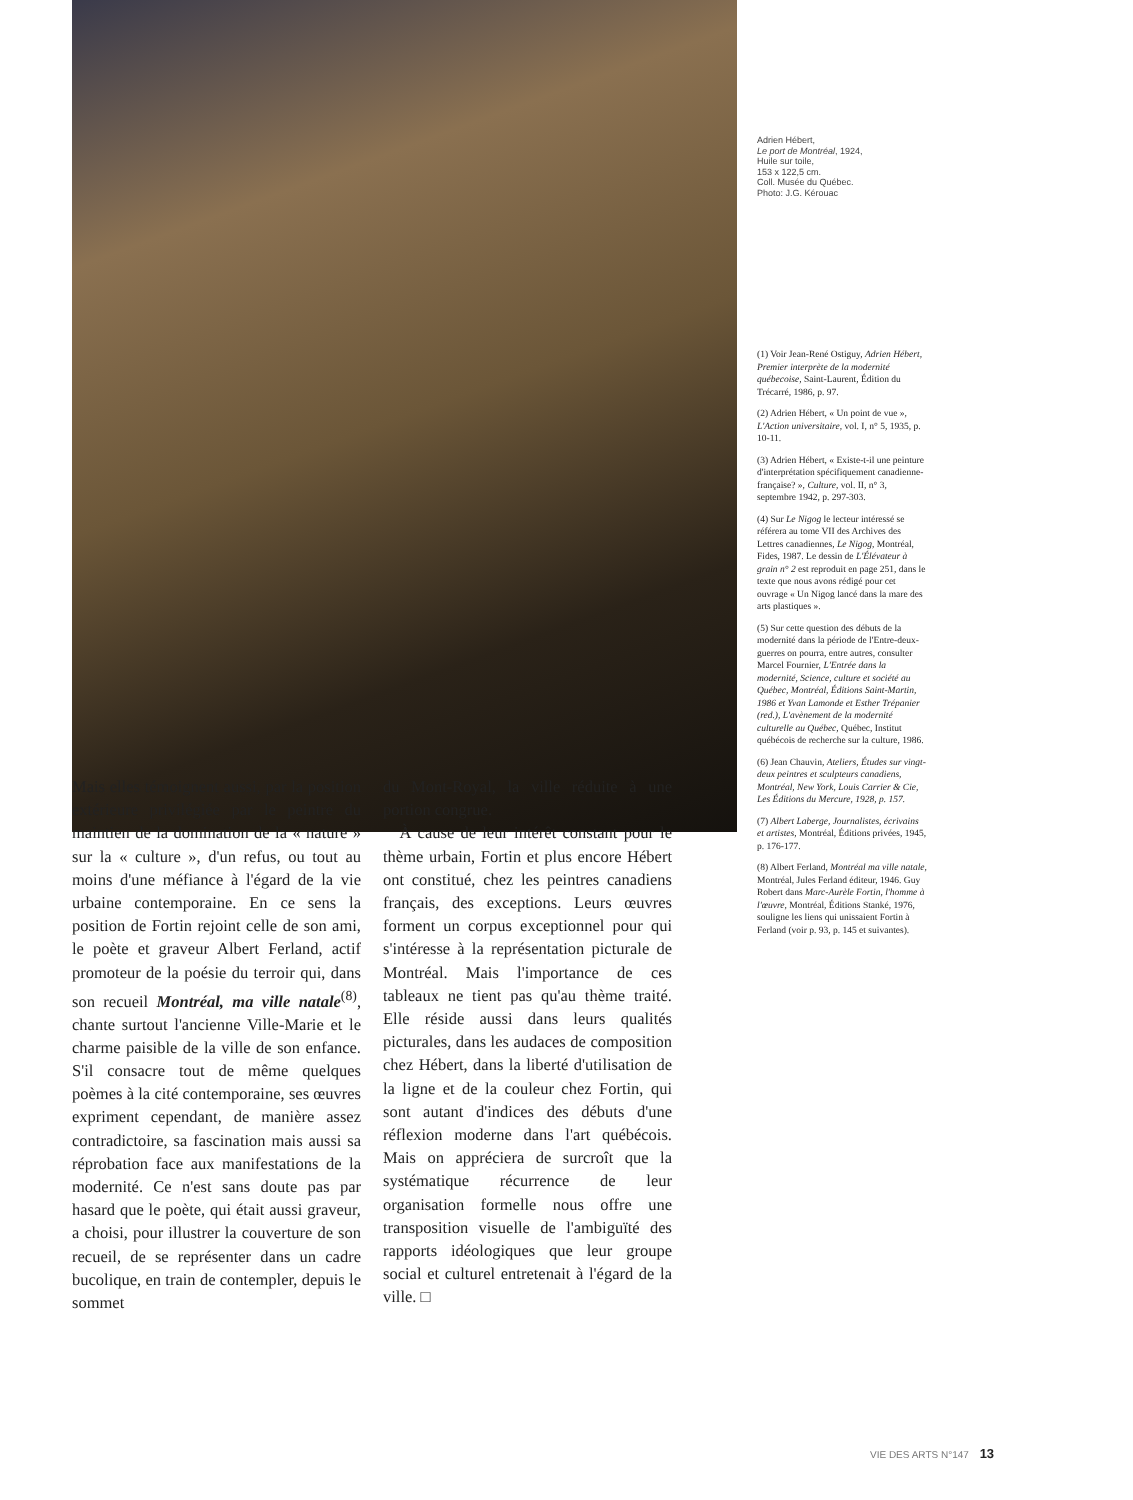Adrien Hébert,
Le port de Montréal, 1924,
Huile sur toile,
153 x 122,5 cm.
Coll. Musée du Québec.
Photo: J.G. Kérouac
(1) Voir Jean-René Ostiguy, Adrien Hébert, Premier interprète de la modernité québecoise, Saint-Laurent, Édition du Trécarré, 1986, p. 97.
(2) Adrien Hébert, « Un point de vue », L'Action universitaire, vol. I, n° 5, 1935, p. 10-11.
(3) Adrien Hébert, « Existe-t-il une peinture d'interprétation spécifiquement canadienne-française? », Culture, vol. II, n° 3, septembre 1942, p. 297-303.
(4) Sur Le Nigog le lecteur intéressé se référera au tome VII des Archives des Lettres canadiennes, Le Nigog, Montréal, Fides, 1987. Le dessin de L'Élévateur à grain n° 2 est reproduit en page 251, dans le texte que nous avons rédigé pour cet ouvrage « Un Nigog lancé dans la mare des arts plastiques ».
(5) Sur cette question des débuts de la modernité dans la période de l'Entre-deux-guerres on pourra, entre autres, consulter Marcel Fournier, L'Entrée dans la modernité, Science, culture et société au Québec, Montréal, Éditions Saint-Martin, 1986 et Yvan Lamonde et Esther Trépanier (red.), L'avènement de la modernité culturelle au Québec, Québec, Institut québécois de recherche sur la culture, 1986.
(6) Jean Chauvin, Ateliers, Études sur vingt-deux peintres et sculpteurs canadiens, Montréal, New York, Louis Carrier & Cie, Les Éditions du Mercure, 1928, p. 157.
(7) Albert Laberge, Journalistes, écrivains et artistes, Montréal, Éditions privées, 1945, p. 176-177.
(8) Albert Ferland, Montréal ma ville natale, Montréal, Jules Ferland éditeur, 1946. Guy Robert dans Marc-Aurèle Fortin, l'homme à l'œuvre, Montréal, Éditions Stanké, 1976, souligne les liens qui unissaient Fortin à Ferland (voir p. 93, p. 145 et suivantes).
Mais elles témoignent aussi, par la position extérieure privilégiée par le peintre du maintien de la domination de la « nature » sur la « culture », d'un refus, ou tout au moins d'une méfiance à l'égard de la vie urbaine contemporaine. En ce sens la position de Fortin rejoint celle de son ami, le poète et graveur Albert Ferland, actif promoteur de la poésie du terroir qui, dans son recueil Montréal, ma ville natale<sup>(8)</sup>, chante surtout l'ancienne Ville-Marie et le charme paisible de la ville de son enfance. S'il consacre tout de même quelques poèmes à la cité contemporaine, ses œuvres expriment cependant, de manière assez contradictoire, sa fascination mais aussi sa réprobation face aux manifestations de la modernité. Ce n'est sans doute pas par hasard que le poète, qui était aussi graveur, a choisi, pour illustrer la couverture de son recueil, de se représenter dans un cadre bucolique, en train de contempler, depuis le sommet
du Mont-Royal, la ville réduite à une portion congrue.
À cause de leur intérêt constant pour le thème urbain, Fortin et plus encore Hébert ont constitué, chez les peintres canadiens français, des exceptions. Leurs œuvres forment un corpus exceptionnel pour qui s'intéresse à la représentation picturale de Montréal. Mais l'importance de ces tableaux ne tient pas qu'au thème traité. Elle réside aussi dans leurs qualités picturales, dans les audaces de composition chez Hébert, dans la liberté d'utilisation de la ligne et de la couleur chez Fortin, qui sont autant d'indices des débuts d'une réflexion moderne dans l'art québécois. Mais on appréciera de surcroît que la systématique récurrence de leur organisation formelle nous offre une transposition visuelle de l'ambiguïté des rapports idéologiques que leur groupe social et culturel entretenait à l'égard de la ville. □
VIE DES ARTS N°147 13